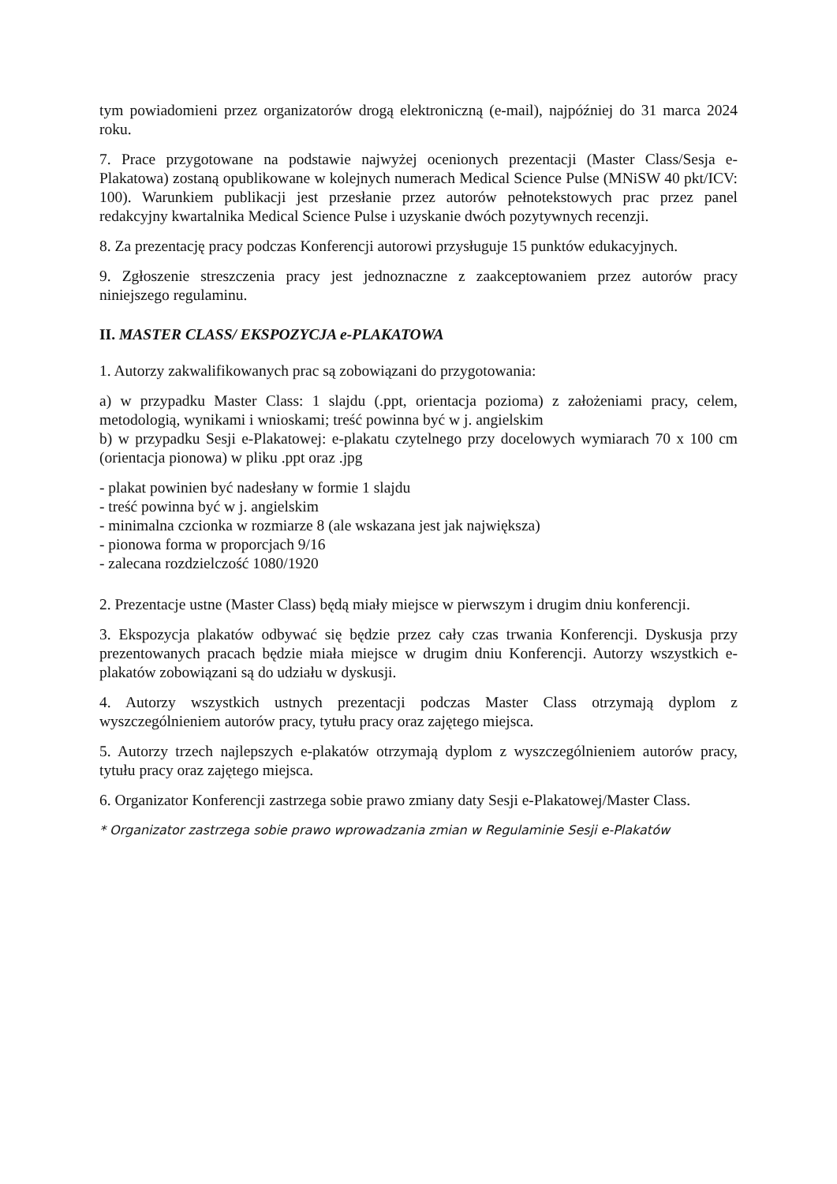tym powiadomieni przez organizatorów drogą elektroniczną (e-mail), najpóźniej do 31 marca 2024 roku.
7. Prace przygotowane na podstawie najwyżej ocenionych prezentacji (Master Class/Sesja e-Plakatowa) zostaną opublikowane w kolejnych numerach Medical Science Pulse (MNiSW 40 pkt/ICV: 100). Warunkiem publikacji jest przesłanie przez autorów pełnotekstowych prac przez panel redakcyjny kwartalnika Medical Science Pulse i uzyskanie dwóch pozytywnych recenzji.
8. Za prezentację pracy podczas Konferencji autorowi przysługuje 15 punktów edukacyjnych.
9. Zgłoszenie streszczenia pracy jest jednoznaczne z zaakceptowaniem przez autorów pracy niniejszego regulaminu.
II. MASTER CLASS/ EKSPOZYCJA e-PLAKATOWA
1. Autorzy zakwalifikowanych prac są zobowiązani do przygotowania:
a) w przypadku Master Class: 1 slajdu (.ppt, orientacja pozioma) z założeniami pracy, celem, metodologią, wynikami i wnioskami; treść powinna być w j. angielskim
b) w przypadku Sesji e-Plakatowej: e-plakatu czytelnego przy docelowych wymiarach 70 x 100 cm (orientacja pionowa) w pliku .ppt oraz .jpg
- plakat powinien być nadesłany w formie 1 slajdu
- treść powinna być w j. angielskim
- minimalna czcionka w rozmiarze 8 (ale wskazana jest jak największa)
- pionowa forma w proporcjach 9/16
- zalecana rozdzielczość 1080/1920
2. Prezentacje ustne (Master Class) będą miały miejsce w pierwszym i drugim dniu konferencji.
3. Ekspozycja plakatów odbywać się będzie przez cały czas trwania Konferencji. Dyskusja przy prezentowanych pracach będzie miała miejsce w drugim dniu Konferencji. Autorzy wszystkich e-plakatów zobowiązani są do udziału w dyskusji.
4. Autorzy wszystkich ustnych prezentacji podczas Master Class otrzymają dyplom z wyszczególnieniem autorów pracy, tytułu pracy oraz zajętego miejsca.
5. Autorzy trzech najlepszych e-plakatów otrzymają dyplom z wyszczególnieniem autorów pracy, tytułu pracy oraz zajętego miejsca.
6. Organizator Konferencji zastrzega sobie prawo zmiany daty Sesji e-Plakatowej/Master Class.
* Organizator zastrzega sobie prawo wprowadzania zmian w Regulaminie Sesji e-Plakatów